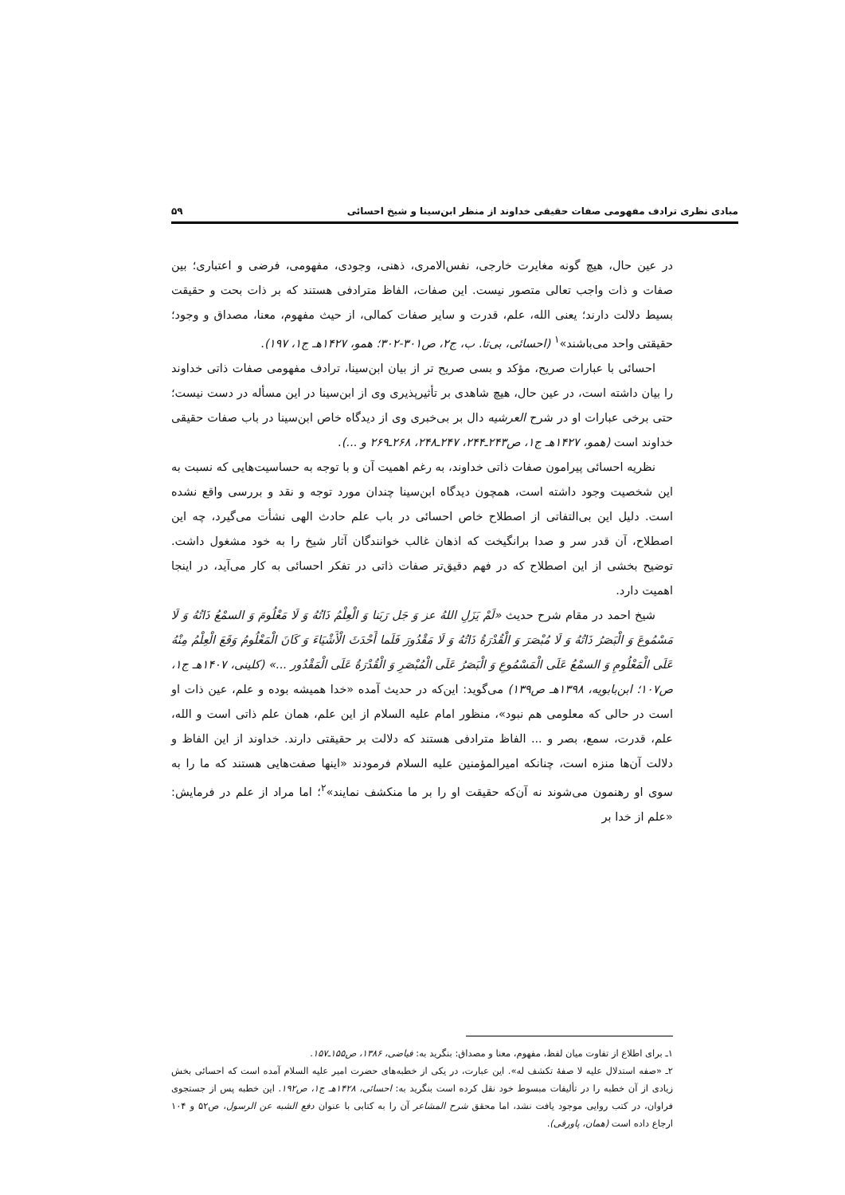مبادی نظری ترادف مفهومی صفات حقیقی خداوند از منظر ابن‌سینا و شیخ احسائی ۵۹
در عین حال، هیچ گونه مغایرت خارجی، نفس‌الامری، ذهنی، وجودی، مفهومی، فرضی و اعتباری؛ بین صفات و ذات واجب تعالی متصور نیست. این صفات، الفاظ مترادفی هستند که بر ذات بحت و حقیقت بسیط دلالت دارند؛ یعنی الله، علم، قدرت و سایر صفات کمالی، از حیث مفهوم، معنا، مصداق و وجود؛ حقیقتی واحد می‌باشند»<sup>۱</sup> (احسائی، بی‌تا. ب، ج۲، ص۳۰۱-۳۰۲؛ همو، ۱۴۲۷هـ ج۱، ۱۹۷).
احسائی با عبارات صریح، مؤکد و بسی صریح تر از بیان ابن‌سینا، ترادف مفهومی صفات ذاتی خداوند را بیان داشته است، در عین حال، هیچ شاهدی بر تأثیرپذیری وی از ابن‌سینا در این مسأله در دست نیست؛ حتی برخی عبارات او در شرح العرشیه دال بر بی‌خبری وی از دیدگاه خاص ابن‌سینا در باب صفات حقیقی خداوند است (همو، ۱۴۲۷هـ ج۱، ص۲۴۳ـ۲۴۴، ۲۴۷ـ۲۴۸، ۲۶۸ـ۲۶۹ و ...).
نظریه احسائی پیرامون صفات ذاتی خداوند، به رغم اهمیت آن و با توجه به حساسیت‌هایی که نسبت به این شخصیت وجود داشته است، همچون دیدگاه ابن‌سینا چندان مورد توجه و نقد و بررسی واقع نشده است. دلیل این بی‌التفاتی از اصطلاح خاص احسائی در باب علم حادث الهی نشأت می‌گیرد، چه این اصطلاح، آن قدر سر و صدا برانگیخت که اذهان غالب خوانندگان آثار شیخ را به خود مشغول داشت. توضیح بخشی از این اصطلاح که در فهم دقیق‌تر صفات ذاتی در تفکر احسائی به کار می‌آید، در اینجا اهمیت دارد.
شیخ احمد در مقام شرح حدیث «لَمْ یَزَلِ اللهُ عز وَ جَل رَبَنا وَ الْعِلْمُ ذَاتُهُ وَ لَا مَعْلُومَ وَ السمْعُ ذَاتُهُ وَ لَا مَسْمُوعَ وَ الْبَصَرُ ذَاتُهُ وَ لَا مُبْصَرَ وَ الْقُدْرَةُ ذَاتُهُ وَ لَا مَقْدُورَ فَلَما أَحْدَثَ الْأَشْیَاءَ وَ کَانَ الْمَعْلُومُ وَقَعَ الْعِلْمُ مِنْهُ عَلَی الْمَعْلُومِ وَ السمْعُ عَلَی الْمَسْمُوعِ وَ الْبَصَرُ عَلَی الْمُبْصَرِ وَ الْقُدْرَةُ عَلَی الْمَقْدُور ...» (کلینی، ۱۴۰۷هـ ج۱، ص۱۰۷؛ ابن‌بابویه، ۱۳۹۸هـ ص۱۳۹) می‌گوید: این‌که در حدیث آمده «خدا همیشه بوده و علم، عین ذات او است در حالی که معلومی هم نبود»، منظور امام علیه السلام از این علم، همان علم ذاتی است و الله، علم، قدرت، سمع، بصر و ... الفاظ مترادفی هستند که دلالت بر حقیقتی دارند. خداوند از این الفاظ و دلالت آن‌ها منزه است، چنانکه امیرالمؤمنین علیه السلام فرمودند «اینها صفت‌هایی هستند که ما را به سوی او رهنمون می‌شوند نه آن‌که حقیقت او را بر ما منکشف نمایند»<sup>۲</sup>؛ اما مراد از علم در فرمایش: «علم از خدا بر
۱ـ برای اطلاع از تفاوت میان لفظ، مفهوم، معنا و مصداق: بنگرید به: فیاضی، ۱۳۸۶، ص۱۵۵ـ۱۵۷.
۲ـ «صفه استدلال علیه لا صفهٔ تکشف له». این عبارت، در یکی از خطبه‌های حضرت امیر علیه السلام آمده است که احسائی بخش زیادی از آن خطبه را در تألیفات مبسوط خود نقل کرده است بنگرید به: احسائی، ۱۴۲۸هـ ج۱، ص۱۹۲. این خطبه پس از جستجوی فراوان، در کتب روایی موجود یافت نشد، اما محقق شرح المشاعر آن را به کتابی با عنوان دفع الشبه عن الرسول، ص۵۲ و ۱۰۴ ارجاع داده است (همان، پاورقی).